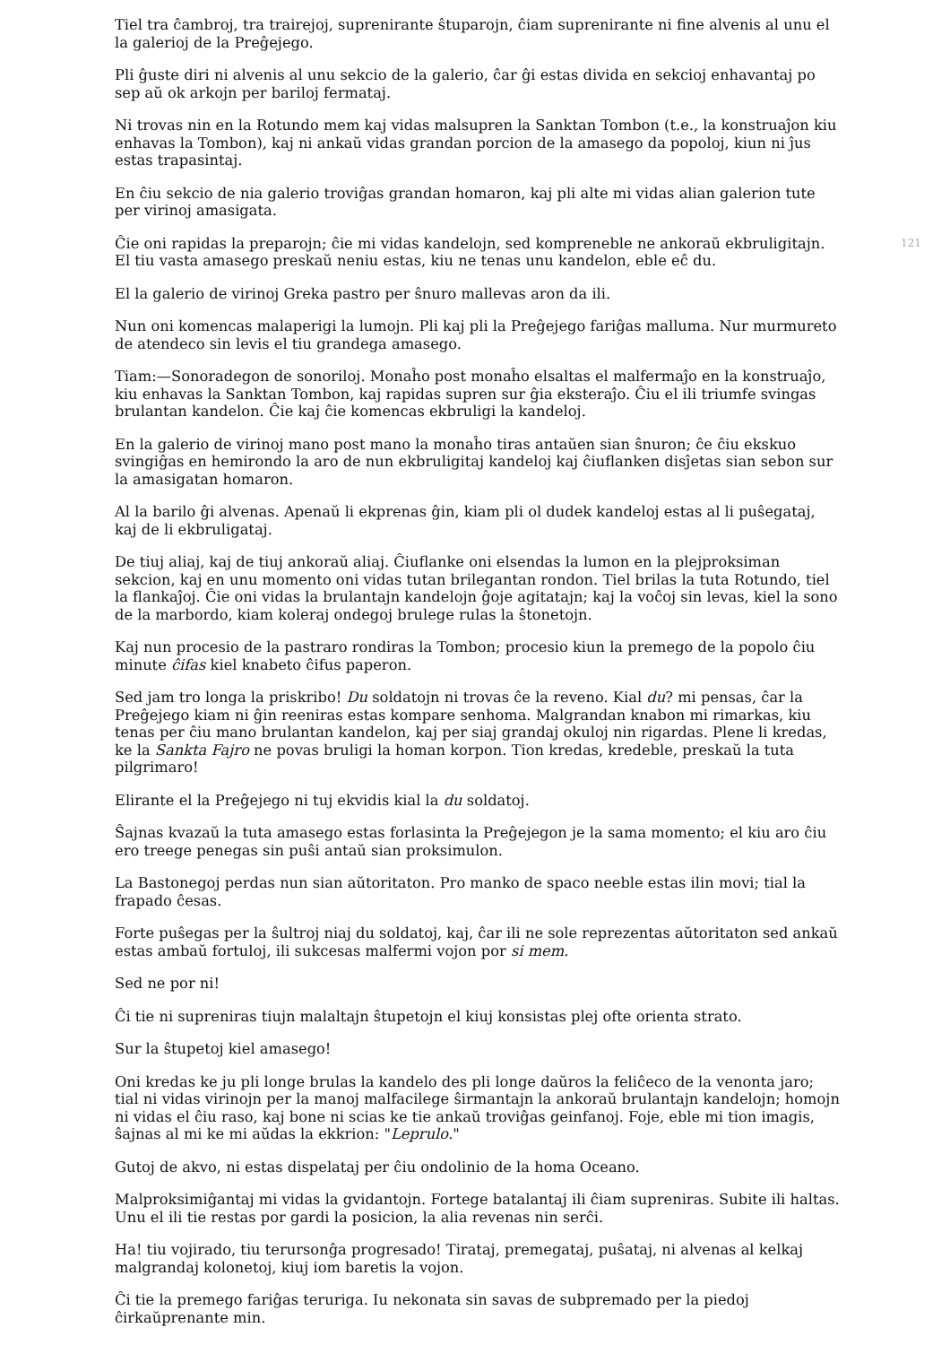Tiel tra ĉambroj, tra trairejoj, suprenirante ŝtuparojn, ĉiam suprenirante ni fine alvenis al unu el la galerioj de la Preĝejego.
Pli ĝuste diri ni alvenis al unu sekcio de la galerio, ĉar ĝi estas divida en sekcioj enhavantaj po sep aŭ ok arkojn per bariloj fermataj.
Ni trovas nin en la Rotundo mem kaj vidas malsupren la Sanktan Tombon (t.e., la konstruaĵon kiu enhavas la Tombon), kaj ni ankaŭ vidas grandan porcion de la amasego da popoloj, kiun ni ĵus estas trapasintaj.
En ĉiu sekcio de nia galerio troviĝas grandan homaron, kaj pli alte mi vidas alian galerion tute per virinoj amasigata.
121 Ĉie oni rapidas la preparojn; ĉie mi vidas kandelojn, sed kompreneble ne ankoraŭ ekbruligitajn. El tiu vasta amasego preskaŭ neniu estas, kiu ne tenas unu kandelon, eble eĉ du.
El la galerio de virinoj Greka pastro per ŝnuro mallevas aron da ili.
Nun oni komencas malaperigi la lumojn. Pli kaj pli la Preĝejego fariĝas malluma. Nur murmureto de atendeco sin levis el tiu grandega amasego.
Tiam:—Sonoradegon de sonoriloj. Monaĥo post monaĥo elsaltas el malfermaĵo en la konstruaĵo, kiu enhavas la Sanktan Tombon, kaj rapidas supren sur ĝia eksteraĵo. Ĉiu el ili triumfe svingas brulantan kandelon. Ĉie kaj ĉie komencas ekbruligi la kandeloj.
En la galerio de virinoj mano post mano la monaĥo tiras antaŭen sian ŝnuron; ĉe ĉiu ekskuo svingiĝas en hemirondo la aro de nun ekbruligitaj kandeloj kaj ĉiuflanken disĵetas sian sebon sur la amasigatan homaron.
Al la barilo ĝi alvenas. Apenaŭ li ekprenas ĝin, kiam pli ol dudek kandeloj estas al li puŝegataj, kaj de li ekbruligataj.
De tiuj aliaj, kaj de tiuj ankoraŭ aliaj. Ĉiuflanke oni elsendas la lumon en la plejproksiman sekcion, kaj en unu momento oni vidas tutan brilegantan rondon. Tiel brilas la tuta Rotundo, tiel la flankaĵoj. Ĉie oni vidas la brulantajn kandelojn ĝoje agitatajn; kaj la voĉoj sin levas, kiel la sono de la marbordo, kiam koleraj ondegoj brulege rulas la ŝtonetojn.
Kaj nun procesio de la pastraro rondiras la Tombon; procesio kiun la premego de la popolo ĉiu minute ĉifas kiel knabeto ĉifus paperon.
Sed jam tro longa la priskribo! Du soldatojn ni trovas ĉe la reveno. Kial du? mi pensas, ĉar la Preĝejego kiam ni ĝin reeniras estas kompare senhoma. Malgrandan knabon mi rimarkas, kiu tenas per ĉiu mano brulantan kandelon, kaj per siaj grandaj okuloj nin rigardas. Plene li kredas, ke la Sankta Fajro ne povas bruligi la homan korpon. Tion kredas, kredeble, preskaŭ la tuta pilgrimaro!
Elirante el la Preĝejego ni tuj ekvidis kial la du soldatoj.
Ŝajnas kvazaŭ la tuta amasego estas forlasinta la Preĝejegon je la sama momento; el kiu aro ĉiu ero treege penegas sin puŝi antaŭ sian proksimulon.
La Bastonegoj perdas nun sian aŭtoritaton. Pro manko de spaco neeble estas ilin movi; tial la frapado ĉesas.
Forte puŝegas per la ŝultroj niaj du soldatoj, kaj, ĉar ili ne sole reprezentas aŭtoritaton sed ankaŭ estas ambaŭ fortuloj, ili sukcesas malfermi vojon por si mem.
Sed ne por ni!
Ĉi tie ni supreniras tiujn malaltajn ŝtupetojn el kiuj konsistas plej ofte orienta strato.
Sur la ŝtupetoj kiel amasego!
Oni kredas ke ju pli longe brulas la kandelo des pli longe daŭros la feliĉeco de la venonta jaro; tial ni vidas virinojn per la manoj malfacilege ŝirmantajn la ankoraŭ brulantajn kandelojn; homojn ni vidas el ĉiu raso, kaj bone ni scias ke tie ankaŭ troviĝas geinfanoj. Foje, eble mi tion imagis, ŝajnas al mi ke mi aŭdas la ekkrion: "Leprulo."
Gutoj de akvo, ni estas dispelataj per ĉiu ondolinio de la homa Oceano.
Malproksimiĝantaj mi vidas la gvidantojn. Fortege batalantaj ili ĉiam supreniras. Subite ili haltas. Unu el ili tie restas por gardi la posicion, la alia revenas nin serĉi.
Ha! tiu vojirado, tiu terursonĝa progresado! Tirataj, premegataj, puŝataj, ni alvenas al kelkaj malgrandaj kolonetoj, kiuj iom baretis la vojon.
Ĉi tie la premego fariĝas teruriga. Iu nekonata sin savas de subpremado per la piedoj ĉirkaŭprenante min.